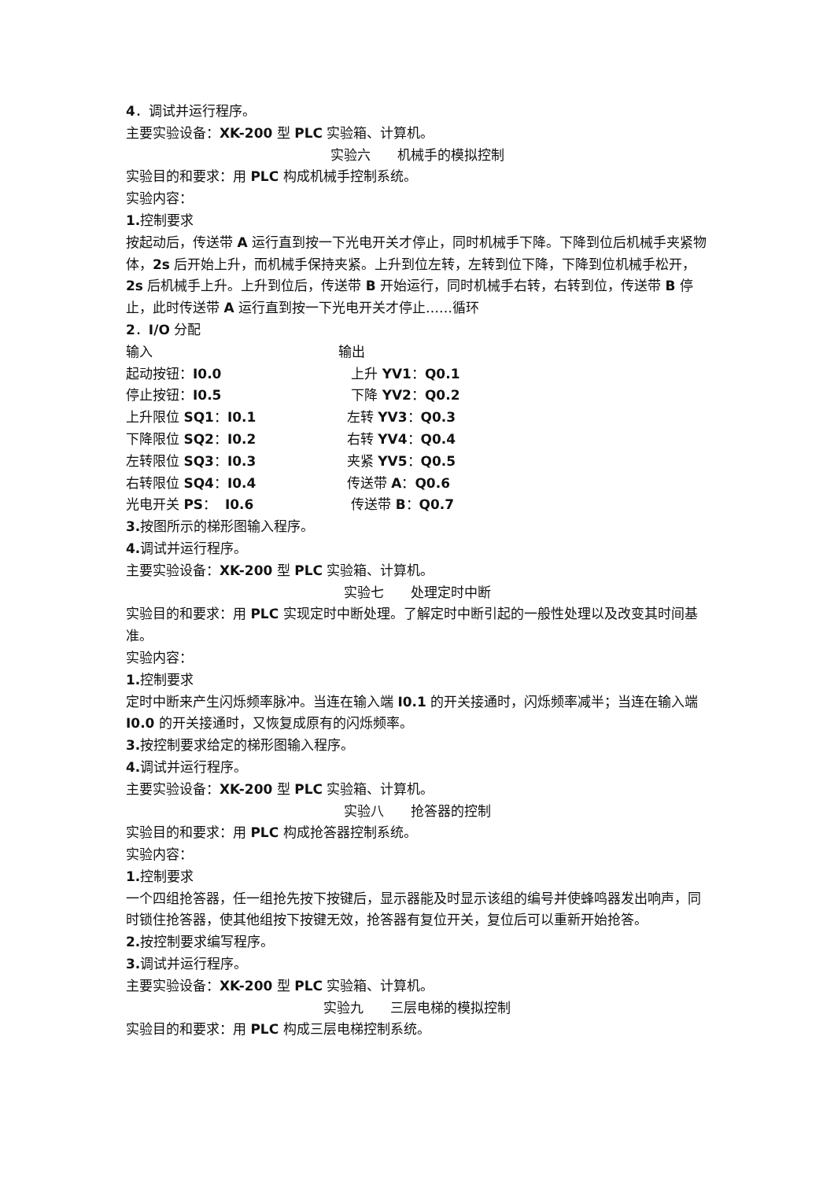4．调试并运行程序。
主要实验设备：XK-200 型 PLC 实验箱、计算机。
实验六　　机械手的模拟控制
实验目的和要求：用 PLC 构成机械手控制系统。
实验内容：
1. 控制要求
按起动后，传送带 A 运行直到按一下光电开关才停止，同时机械手下降。下降到位后机械手夹紧物体，2s 后开始上升，而机械手保持夹紧。上升到位左转，左转到位下降，下降到位机械手松开，2s 后机械手上升。上升到位后，传送带 B 开始运行，同时机械手右转，右转到位，传送带 B 停止，此时传送带 A 运行直到按一下光电开关才停止……循环
2．I/O 分配
| 输入 | 输出 |
| 起动按钮： I0.0 | 上升 YV1 ： Q0.1 |
| 停止按钮： I0.5 | 下降 YV2 ： Q0.2 |
| 上升限位 SQ1 ： I0.1 | 左转 YV3 ： Q0.3 |
| 下降限位 SQ2 ： I0.2 | 右转 YV4 ： Q0.4 |
| 左转限位 SQ3 ： I0.3 | 夹紧 YV5 ： Q0.5 |
| 右转限位 SQ4 ： I0.4 | 传送带 A ： Q0.6 |
| 光电开关 PS ： I0.6 | 传送带 B ： Q0.7 |
3. 按图所示的梯形图输入程序。
4. 调试并运行程序。
主要实验设备：XK-200 型 PLC 实验箱、计算机。
实验七　　处理定时中断
实验目的和要求：用 PLC 实现定时中断处理。了解定时中断引起的一般性处理以及改变其时间基准。
实验内容：
1. 控制要求
定时中断来产生闪烁频率脉冲。当连在输入端 I0.1 的开关接通时，闪烁频率减半；当连在输入端 I0.0 的开关接通时，又恢复成原有的闪烁频率。
3. 按控制要求给定的梯形图输入程序。
4. 调试并运行程序。
主要实验设备：XK-200 型 PLC 实验箱、计算机。
实验八　　抢答器的控制
实验目的和要求：用 PLC 构成抢答器控制系统。
实验内容：
1. 控制要求
一个四组抢答器，任一组抢先按下按键后，显示器能及时显示该组的编号并使蜂鸣器发出响声，同时锁住抢答器，使其他组按下按键无效，抢答器有复位开关，复位后可以重新开始抢答。
2. 按控制要求编写程序。
3. 调试并运行程序。
主要实验设备：XK-200 型 PLC 实验箱、计算机。
实验九　　三层电梯的模拟控制
实验目的和要求：用 PLC 构成三层电梯控制系统。